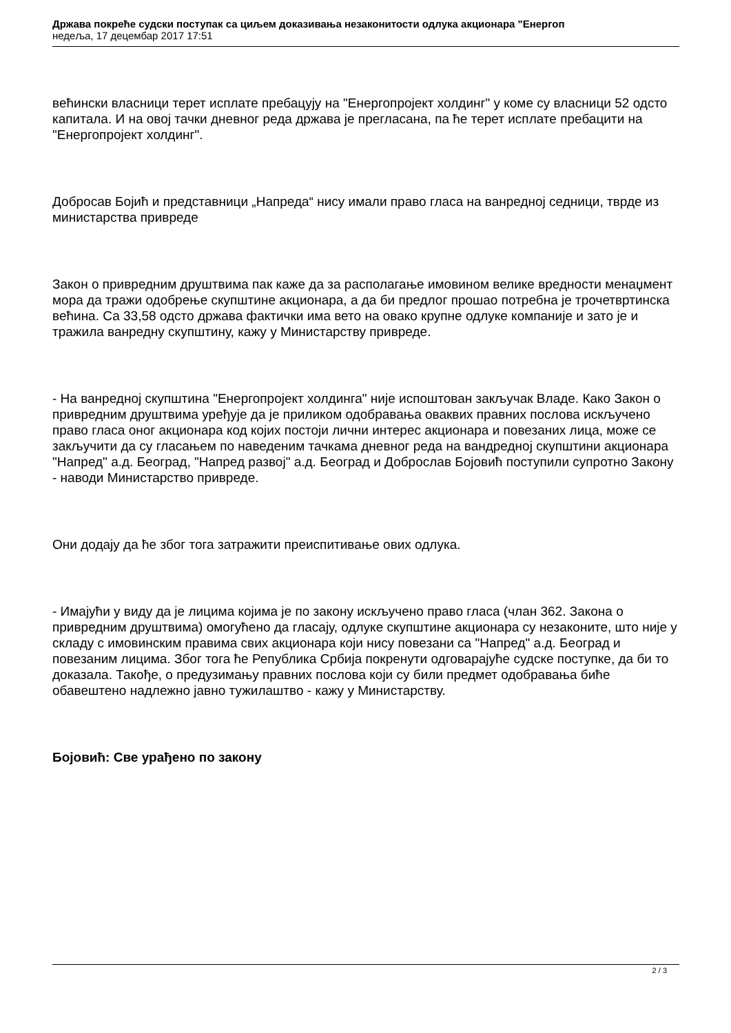Држава покреће судски поступак са циљем доказивања незаконитости одлука акционара "Енергоп
недеља, 17 децембар 2017 17:51
већински власници терет исплате пребацују на "Енергопројект холдинг" у коме су власници 52 одсто капитала. И на овој тачки дневног реда држава је прегласана, па ће терет исплате пребацити на "Енергопројект холдинг".
Добросав Бојић и представници „Напреда“ нису имали право гласа на ванредној седници, тврде из министарства привреде
Закон о привредним друштвима пак каже да за располагање имовином велике вредности менаџмент мора да тражи одобрење скупштине акционара, а да би предлог прошао потребна је трочетвртинска већина. Са 33,58 одсто држава фактички има вето на овако крупне одлуке компаније и зато је и тражила ванредну скупштину, кажу у Министарству привреде.
- На ванредној скупштина "Енергопројект холдинга" није испоштован закључак Владе. Како Закон о привредним друштвима уређује да је приликом одобравања оваквих правних послова искључено право гласа оног акционара код којих постоји лични интерес акционара и повезаних лица, може се закључити да су гласањем по наведеним тачкама дневног реда на вандредној скупштини акционара "Напред" а.д. Београд, "Напред развој" а.д. Београд и Доброслав Бојовић поступили супротно Закону - наводи Министарство привреде.
Они додају да ће због тога затражити преиспитивање ових одлука.
- Имајући у виду да је лицима којима је по закону искључено право гласа (члан 362. Закона о привредним друштвима) омогућено да гласају, одлуке скупштине акционара су незаконите, што није у складу с имовинским правима свих акционара који нису повезани са "Напред" а.д. Београд и повезаним лицима. Због тога ће Република Србија покренути одговарајуће судске поступке, да би то доказала. Такође, о предузимању правних послова који су били предмет одобравања биће обавештено надлежно јавно тужилаштво - кажу у Министарству.
Бојовић: Све урађено по закону
2 / 3